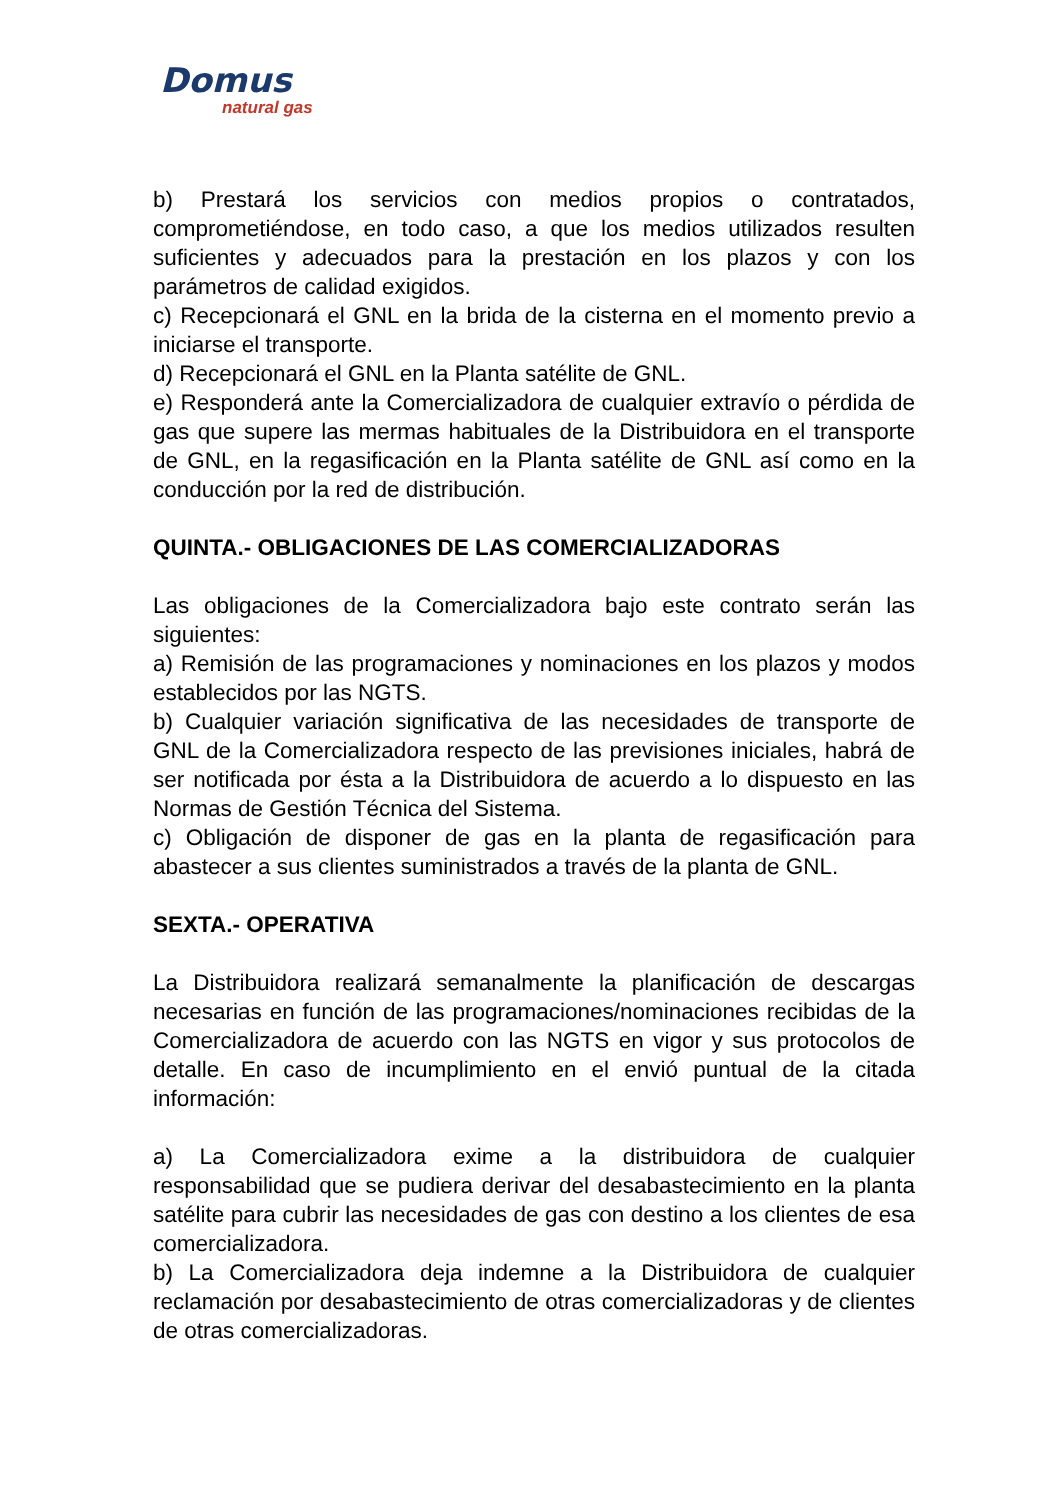Domus
natural gas
b) Prestará los servicios con medios propios o contratados, comprometiéndose, en todo caso, a que los medios utilizados resulten suficientes y adecuados para la prestación en los plazos y con los parámetros de calidad exigidos.
c) Recepcionará el GNL en la brida de la cisterna en el momento previo a iniciarse el transporte.
d) Recepcionará el GNL en la Planta satélite de GNL.
e) Responderá ante la Comercializadora de cualquier extravío o pérdida de gas que supere las mermas habituales de la Distribuidora en el transporte de GNL, en la regasificación en la Planta satélite de GNL así como en la conducción por la red de distribución.
QUINTA.- OBLIGACIONES DE LAS COMERCIALIZADORAS
Las obligaciones de la Comercializadora bajo este contrato serán las siguientes:
a) Remisión de las programaciones y nominaciones en los plazos y modos establecidos por las NGTS.
b) Cualquier variación significativa de las necesidades de transporte de GNL de la Comercializadora respecto de las previsiones iniciales, habrá de ser notificada por ésta a la Distribuidora de acuerdo a lo dispuesto en las Normas de Gestión Técnica del Sistema.
c) Obligación de disponer de gas en la planta de regasificación para abastecer a sus clientes suministrados a través de la planta de GNL.
SEXTA.- OPERATIVA
La Distribuidora realizará semanalmente la planificación de descargas necesarias en función de las programaciones/nominaciones recibidas de la Comercializadora de acuerdo con las NGTS en vigor y sus protocolos de detalle. En caso de incumplimiento en el envió puntual de la citada información:
a) La Comercializadora exime a la distribuidora de cualquier responsabilidad que se pudiera derivar del desabastecimiento en la planta satélite para cubrir las necesidades de gas con destino a los clientes de esa comercializadora.
b) La Comercializadora deja indemne a la Distribuidora de cualquier reclamación por desabastecimiento de otras comercializadoras y de clientes de otras comercializadoras.